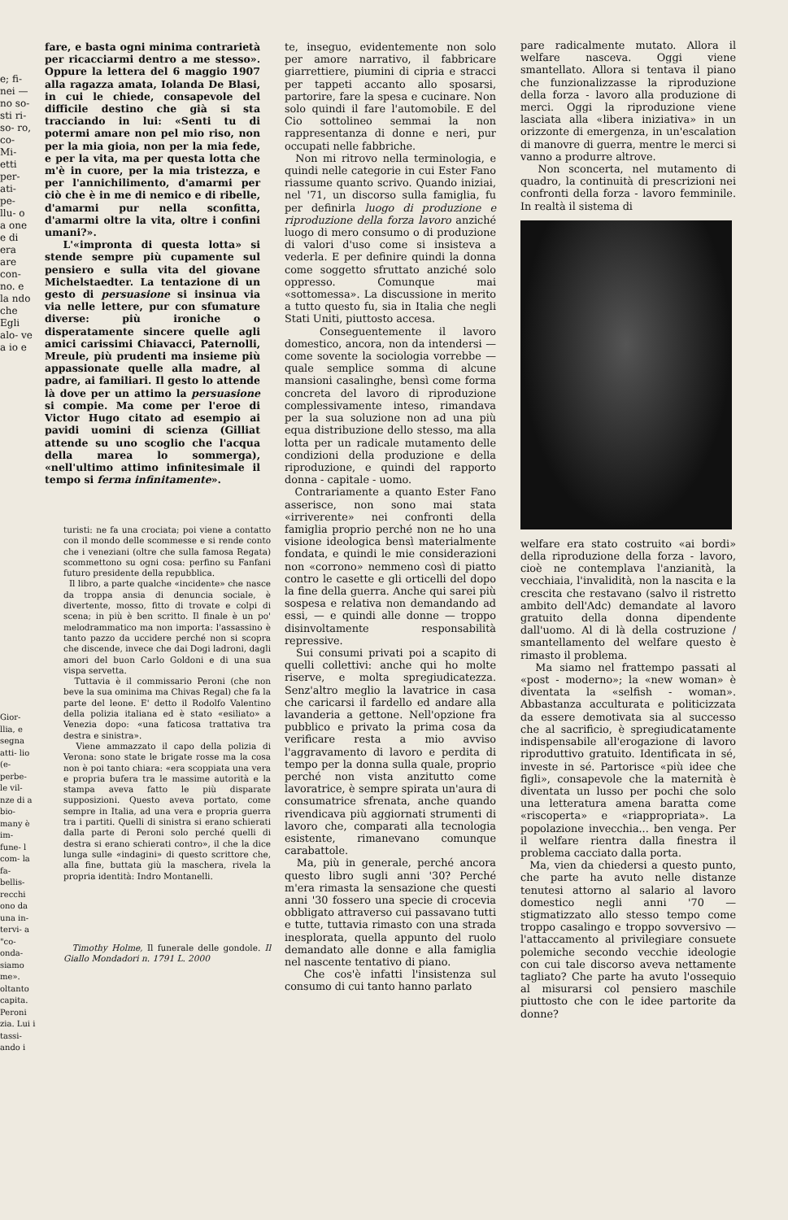e; fi- nei — no so- sti ri- so- ro, co- Mi- etti per- ati- pe- llu- o a one e di era are con- no. e la ndo che Egli alo- ve a io e
Gior- llia, e segna atti- lio (e- perbe- le vil- nze di a bio- many è im- fune- l com- la fa- bellis- recchi ono da una in- tervi- a "co- onda- siamo me». oltanto capita. Peroni zia. Lui i tassi- ando i
fare, e basta ogni minima contrarietà per ricacciarmi dentro a me stesso». Oppure la lettera del 6 maggio 1907 alla ragazza amata, Iolanda De Blasi, in cui le chiede, consapevole del difficile destino che già si sta tracciando in lui: «Senti tu di potermi amare non pel mio riso, non per la mia gioia, non per la mia fede, e per la vita, ma per questa lotta che m'è in cuore, per la mia tristezza, e per l'annichilimento, d'amarmi per ciò che è in me di nemico e di ribelle, d'amarmi pur nella sconfitta, d'amarmi oltre la vita, oltre i confini umani?».
L'«impronta di questa lotta» si stende sempre più cupamente sul pensiero e sulla vita del giovane Michelstaedter. La tentazione di un gesto di persuasione si insinua via via nelle lettere, pur con sfumature diverse: più ironiche o disperatamente sincere quelle agli amici carissimi Chiavacci, Paternolli, Mreule, più prudenti ma insieme più appassionate quelle alla madre, al padre, ai familiari. Il gesto lo attende là dove per un attimo la persuasione si compie. Ma come per l'eroe di Victor Hugo citato ad esempio ai pavidi uomini di scienza (Gilliat attende su uno scoglio che l'acqua della marea lo sommerga), «nell'ultimo attimo infinitesimale il tempo si ferma infinitamente».
turisti: ne fa una crociata; poi viene a contatto con il mondo delle scommesse e si rende conto che i veneziani (oltre che sulla famosa Regata) scommettono su ogni cosa: perfino su Fanfani futuro presidente della repubblica.
Il libro, a parte qualche «incidente» che nasce da troppa ansia di denuncia sociale, è divertente, mosso, fitto di trovate e colpi di scena; in più è ben scritto. Il finale è un po' melodrammatico ma non importa: l'assassino è tanto pazzo da uccidere perché non si scopra che discende, invece che dai Dogi ladroni, dagli amori del buon Carlo Goldoni e di una sua vispa servetta.
Tuttavia è il commissario Peroni (che non beve la sua ominima ma Chivas Regal) che fa la parte del leone. E' detto il Rodolfo Valentino della polizia italiana ed è stato «esiliato» a Venezia dopo: «una faticosa trattativa tra destra e sinistra».
Viene ammazzato il capo della polizia di Verona: sono state le brigate rosse ma la cosa non è poi tanto chiara: «era scoppiata una vera e propria bufera tra le massime autorità e la stampa aveva fatto le più disparate supposizioni. Questo aveva portato, come sempre in Italia, ad una vera e propria guerra tra i partiti. Quelli di sinistra si erano schierati dalla parte di Peroni solo perché quelli di destra si erano schierati contro», il che la dice lunga sulle «indagini» di questo scrittore che, alla fine, buttata giù la maschera, rivela la propria identità: Indro Montanelli.
Timothy Holme, Il funerale delle gondole. Il Giallo Mondadori n. 1791 L. 2000
te, inseguo, evidentemente non solo per amore narrativo, il fabbricare giarrettiere, piumini di cipria e stracci per tappeti accanto allo sposarsi, partorire, fare la spesa e cucinare. Non solo quindi il fare l'automobile. E del Cio sottolineo semmai la non rappresentanza di donne e neri, pur occupati nelle fabbriche.
Non mi ritrovo nella terminologia, e quindi nelle categorie in cui Ester Fano riassume quanto scrivo. Quando iniziai, nel '71, un discorso sulla famiglia, fu per definirla luogo di produzione e riproduzione della forza lavoro anziché luogo di mero consumo o di produzione di valori d'uso come si insisteva a vederla. E per definire quindi la donna come soggetto sfruttato anziché solo oppresso. Comunque mai «sottomessa». La discussione in merito a tutto questo fu, sia in Italia che negli Stati Uniti, piuttosto accesa.
Conseguentemente il lavoro domestico, ancora, non da intendersi — come sovente la sociologia vorrebbe — quale semplice somma di alcune mansioni casalinghe, bensì come forma concreta del lavoro di riproduzione complessivamente inteso, rimandava per la sua soluzione non ad una più equa distribuzione dello stesso, ma alla lotta per un radicale mutamento delle condizioni della produzione e della riproduzione, e quindi del rapporto donna - capitale - uomo.
Contrariamente a quanto Ester Fano asserisce, non sono mai stata «irriverente» nei confronti della famiglia proprio perché non ne ho una visione ideologica bensì materialmente fondata, e quindi le mie considerazioni non «corrono» nemmeno così di piatto contro le casette e gli orticelli del dopo la fine della guerra. Anche qui sarei più sospesa e relativa non demandando ad essi, — e quindi alle donne — troppo disinvoltamente responsabilità repressive.
Sui consumi privati poi a scapito di quelli collettivi: anche qui ho molte riserve, e molta spregiudicatezza. Senz'altro meglio la lavatrice in casa che caricarsi il fardello ed andare alla lavanderia a gettone. Nell'opzione fra pubblico e privato la prima cosa da verificare resta a mio avviso l'aggravamento di lavoro e perdita di tempo per la donna sulla quale, proprio perché non vista anzitutto come lavoratrice, è sempre spirata un'aura di consumatrice sfrenata, anche quando rivendicava più aggiornati strumenti di lavoro che, comparati alla tecnologia esistente, rimanevano comunque carabattole.
Ma, più in generale, perché ancora questo libro sugli anni '30? Perché m'era rimasta la sensazione che questi anni '30 fossero una specie di crocevia obbligato attraverso cui passavano tutti e tutte, tuttavia rimasto con una strada inesplorata, quella appunto del ruolo demandato alle donne e alla famiglia nel nascente tentativo di piano.
Che cos'è infatti l'insistenza sul consumo di cui tanto hanno parlato
pare radicalmente mutato. Allora il welfare nasceva. Oggi viene smantellato. Allora si tentava il piano che funzionalizzasse la riproduzione della forza - lavoro alla produzione di merci. Oggi la riproduzione viene lasciata alla «libera iniziativa» in un orizzonte di emergenza, in un'escalation di manovre di guerra, mentre le merci si vanno a produrre altrove.
Non sconcerta, nel mutamento di quadro, la continuità di prescrizioni nei confronti della forza - lavoro femminile. In realtà il sistema di
welfare era stato costruito «ai bordi» della riproduzione della forza - lavoro, cioè ne contemplava l'anzianità, la vecchiaia, l'invalidità, non la nascita e la crescita che restavano (salvo il ristretto ambito dell'Adc) demandate al lavoro gratuito della donna dipendente dall'uomo. Al di là della costruzione / smantellamento del welfare questo è rimasto il problema.
Ma siamo nel frattempo passati al «post - moderno»; la «new woman» è diventata la «selfish - woman». Abbastanza acculturata e politicizzata da essere demotivata sia al successo che al sacrificio, è spregiudicatamente indispensabile all'erogazione di lavoro riproduttivo gratuito. Identificata in sé, investe in sé. Partorisce «più idee che figli», consapevole che la maternità è diventata un lusso per pochi che solo una letteratura amena baratta come «riscoperta» e «riappropriata». La popolazione invecchia... ben venga. Per il welfare rientra dalla finestra il problema cacciato dalla porta.
Ma, vien da chiedersi a questo punto, che parte ha avuto nelle distanze tenutesi attorno al salario al lavoro domestico negli anni '70 — stigmatizzato allo stesso tempo come troppo casalingo e troppo sovversivo — l'attaccamento al privilegiare consuete polemiche secondo vecchie ideologie con cui tale discorso aveva nettamente tagliato? Che parte ha avuto l'ossequio al misurarsi col pensiero maschile piuttosto che con le idee partorite da donne?